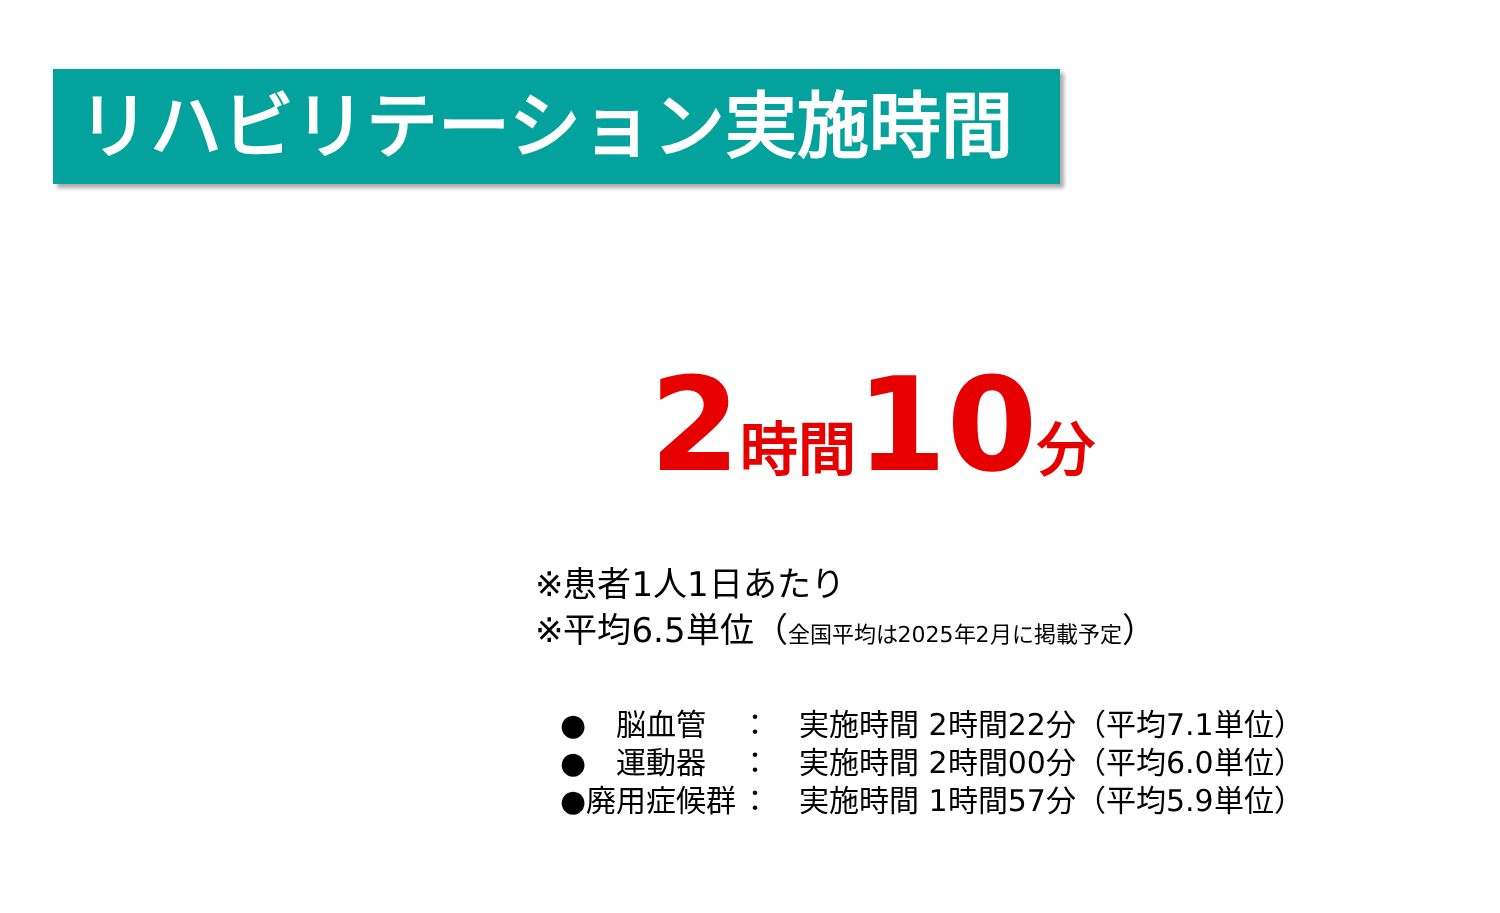リハビリテーション実施時間
2 時間 10 分
※患者1人1日あたり
※平均6.5単位（全国平均は2025年2月に掲載予定）
●　脳血管 ： 実施時間 2時間22分（平均7.1単位）
●　運動器 ： 実施時間 2時間00分（平均6.0単位）
●廃用症候群 ： 実施時間 1時間57分（平均5.9単位）